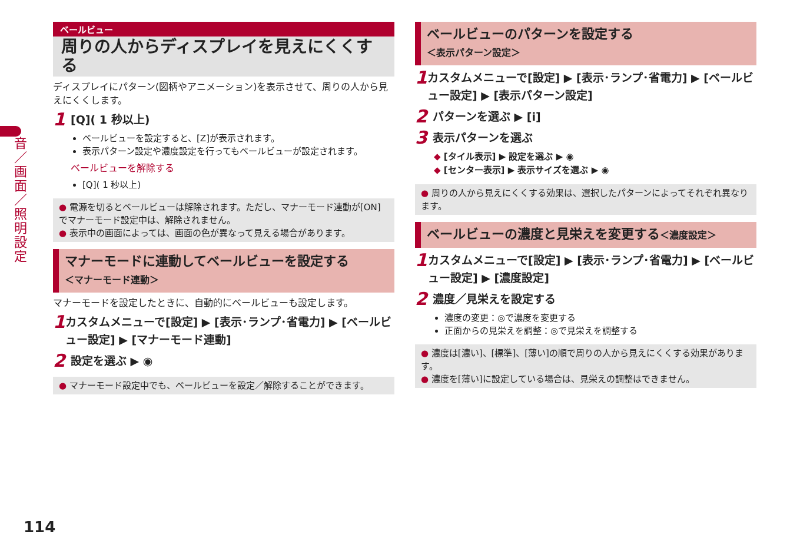音／画面／照明設定
ベールビュー
周りの人からディスプレイを見えにくくする
ディスプレイにパターン(図柄やアニメーション)を表示させて、周りの人から見えにくくします。
1 [Q]( 1 秒以上)
ベールビューを設定すると、[Z]が表示されます。
表示パターン設定や濃度設定を行ってもベールビューが設定されます。
ベールビューを解除する
[Q]( 1 秒以上)
● 電源を切るとベールビューは解除されます。ただし、マナーモード連動が[ON]でマナーモード設定中は、解除されません。
● 表示中の画面によっては、画面の色が異なって見える場合があります。
マナーモードに連動してベールビューを設定する
＜マナーモード連動＞
マナーモードを設定したときに、自動的にベールビューも設定します。
1 カスタムメニューで[設定] ▶ [表示･ランプ･省電力] ▶ [ベールビュー設定] ▶ [マナーモード連動]
2 設定を選ぶ ▶ ◉
● マナーモード設定中でも、ベールビューを設定／解除することができます。
ベールビューのパターンを設定する
＜表示パターン設定＞
1 カスタムメニューで[設定] ▶ [表示･ランプ･省電力] ▶ [ベールビュー設定] ▶ [表示パターン設定]
2 パターンを選ぶ ▶ [i]
3 表示パターンを選ぶ
◆ [タイル表示] ▶ 設定を選ぶ ▶ ◉
◆ [センター表示] ▶ 表示サイズを選ぶ ▶ ◉
● 周りの人から見えにくくする効果は、選択したパターンによってそれぞれ異なります。
ベールビューの濃度と見栄えを変更する＜濃度設定＞
1 カスタムメニューで[設定] ▶ [表示･ランプ･省電力] ▶ [ベールビュー設定] ▶ [濃度設定]
2 濃度／見栄えを設定する
濃度の変更：◎で濃度を変更する
正面からの見栄えを調整：◎で見栄えを調整する
● 濃度は[濃い]、[標準]、[薄い]の順で周りの人から見えにくくする効果があります。
● 濃度を[薄い]に設定している場合は、見栄えの調整はできません。
114